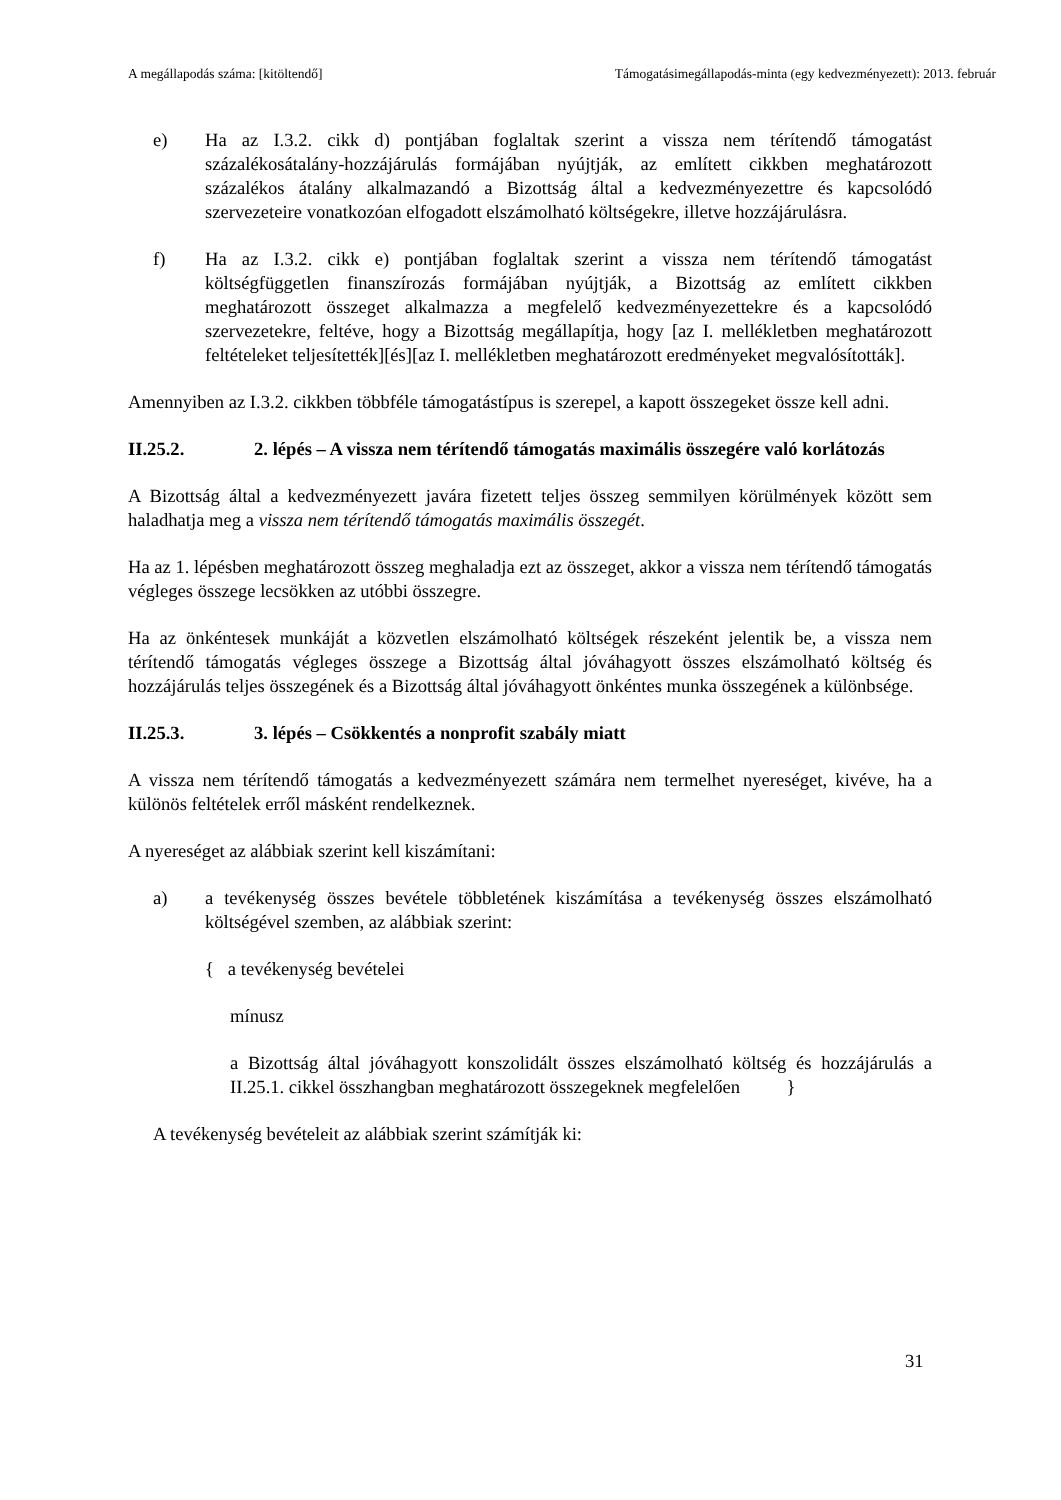A megállapodás száma: [kitöltendő] Támogatásimegállapodás-minta (egy kedvezményezett): 2013. február
e) Ha az I.3.2. cikk d) pontjában foglaltak szerint a vissza nem térítendő támogatást százalékosátalány-hozzájárulás formájában nyújtják, az említett cikkben meghatározott százalékos átalány alkalmazandó a Bizottság által a kedvezményezettre és kapcsolódó szervezeteire vonatkozóan elfogadott elszámolható költségekre, illetve hozzájárulásra.
f) Ha az I.3.2. cikk e) pontjában foglaltak szerint a vissza nem térítendő támogatást költségfüggetlen finanszírozás formájában nyújtják, a Bizottság az említett cikkben meghatározott összeget alkalmazza a megfelelő kedvezményezettekre és a kapcsolódó szervezetekre, feltéve, hogy a Bizottság megállapítja, hogy [az I. mellékletben meghatározott feltételeket teljesítették][és][az I. mellékletben meghatározott eredményeket megvalósították].
Amennyiben az I.3.2. cikkben többféle támogatástípus is szerepel, a kapott összegeket össze kell adni.
II.25.2. 2. lépés – A vissza nem térítendő támogatás maximális összegére való korlátozás
A Bizottság által a kedvezményezett javára fizetett teljes összeg semmilyen körülmények között sem haladhatja meg a vissza nem térítendő támogatás maximális összegét.
Ha az 1. lépésben meghatározott összeg meghaladja ezt az összeget, akkor a vissza nem térítendő támogatás végleges összege lecsökken az utóbbi összegre.
Ha az önkéntesek munkáját a közvetlen elszámolható költségek részeként jelentik be, a vissza nem térítendő támogatás végleges összege a Bizottság által jóváhagyott összes elszámolható költség és hozzájárulás teljes összegének és a Bizottság által jóváhagyott önkéntes munka összegének a különbsége.
II.25.3. 3. lépés – Csökkentés a nonprofit szabály miatt
A vissza nem térítendő támogatás a kedvezményezett számára nem termelhet nyereséget, kivéve, ha a különös feltételek erről másként rendelkeznek.
A nyereséget az alábbiak szerint kell kiszámítani:
a) a tevékenység összes bevétele többletének kiszámítása a tevékenység összes elszámolható költségével szemben, az alábbiak szerint:
{ a tevékenység bevételei
mínusz
a Bizottság által jóváhagyott konszolidált összes elszámolható költség és hozzájárulás a II.25.1. cikkel összhangban meghatározott összegeknek megfelelően }
A tevékenység bevételeit az alábbiak szerint számítják ki:
31